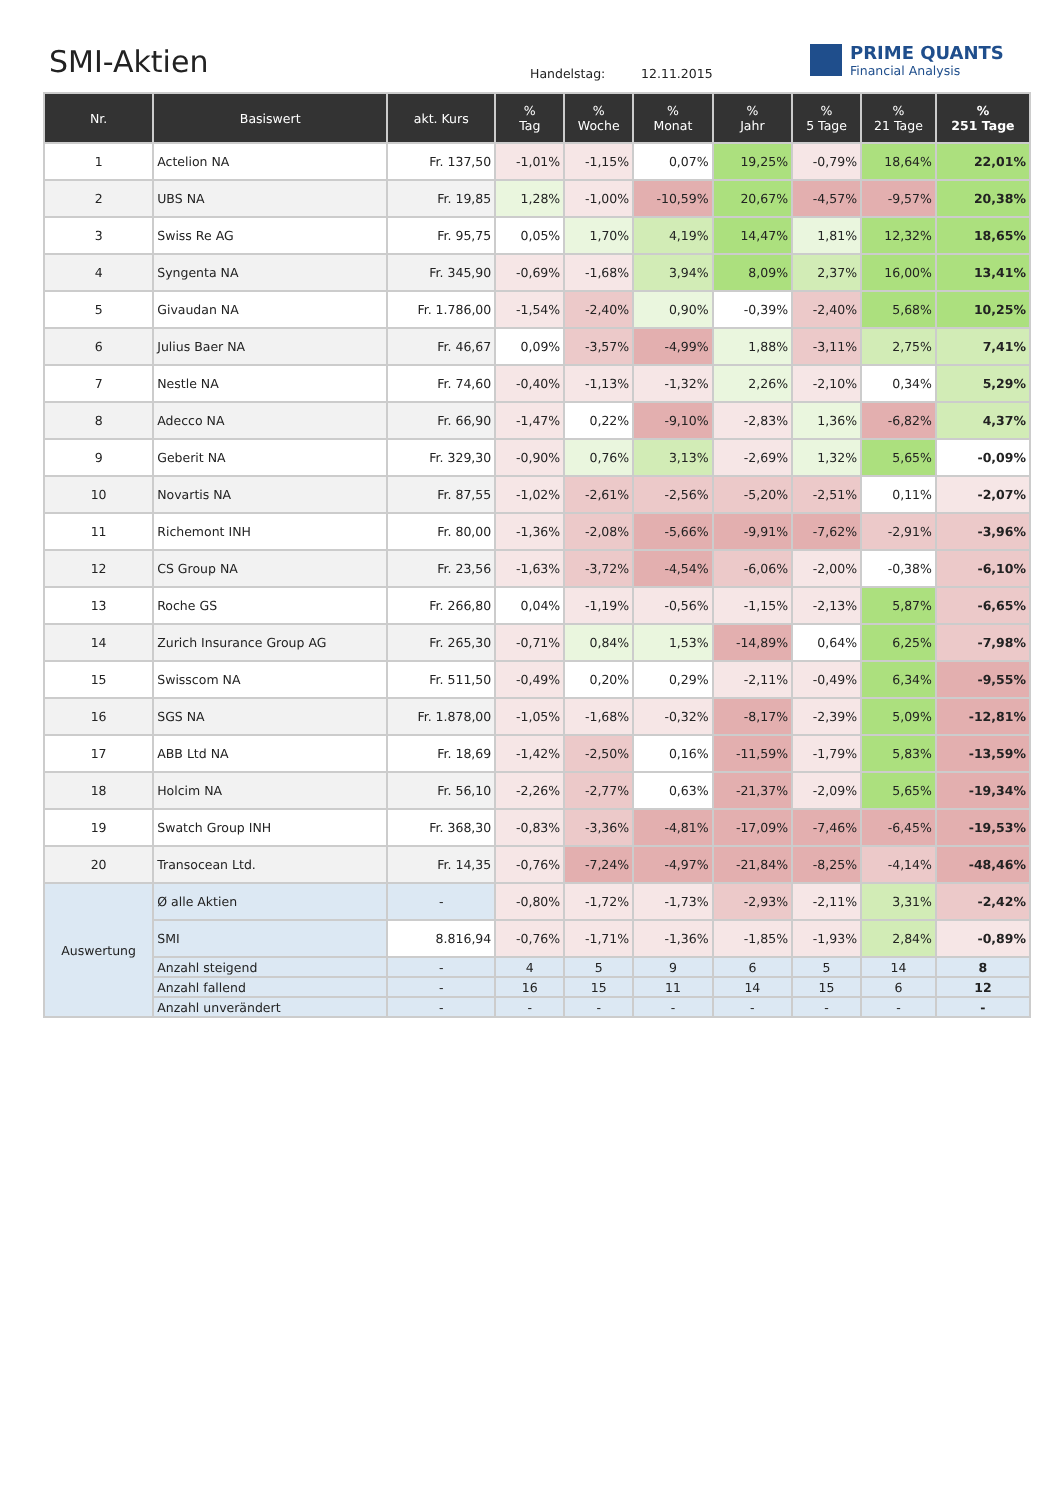SMI-Aktien Handelstag: 12.11.2015
PRIME QUANTS
Financial Analysis
| Nr. | Basiswert | akt. Kurs | % Tag | % Woche | % Monat | % Jahr | % 5 Tage | % 21 Tage | % 251 Tage |
| --- | --- | --- | --- | --- | --- | --- | --- | --- | --- |
| 1 | Actelion NA | Fr. 137,50 | -1,01% | -1,15% | 0,07% | 19,25% | -0,79% | 18,64% | 22,01% |
| 2 | UBS NA | Fr. 19,85 | 1,28% | -1,00% | -10,59% | 20,67% | -4,57% | -9,57% | 20,38% |
| 3 | Swiss Re AG | Fr. 95,75 | 0,05% | 1,70% | 4,19% | 14,47% | 1,81% | 12,32% | 18,65% |
| 4 | Syngenta NA | Fr. 345,90 | -0,69% | -1,68% | 3,94% | 8,09% | 2,37% | 16,00% | 13,41% |
| 5 | Givaudan NA | Fr. 1.786,00 | -1,54% | -2,40% | 0,90% | -0,39% | -2,40% | 5,68% | 10,25% |
| 6 | Julius Baer NA | Fr. 46,67 | 0,09% | -3,57% | -4,99% | 1,88% | -3,11% | 2,75% | 7,41% |
| 7 | Nestle NA | Fr. 74,60 | -0,40% | -1,13% | -1,32% | 2,26% | -2,10% | 0,34% | 5,29% |
| 8 | Adecco NA | Fr. 66,90 | -1,47% | 0,22% | -9,10% | -2,83% | 1,36% | -6,82% | 4,37% |
| 9 | Geberit NA | Fr. 329,30 | -0,90% | 0,76% | 3,13% | -2,69% | 1,32% | 5,65% | -0,09% |
| 10 | Novartis NA | Fr. 87,55 | -1,02% | -2,61% | -2,56% | -5,20% | -2,51% | 0,11% | -2,07% |
| 11 | Richemont INH | Fr. 80,00 | -1,36% | -2,08% | -5,66% | -9,91% | -7,62% | -2,91% | -3,96% |
| 12 | CS Group NA | Fr. 23,56 | -1,63% | -3,72% | -4,54% | -6,06% | -2,00% | -0,38% | -6,10% |
| 13 | Roche GS | Fr. 266,80 | 0,04% | -1,19% | -0,56% | -1,15% | -2,13% | 5,87% | -6,65% |
| 14 | Zurich Insurance Group AG | Fr. 265,30 | -0,71% | 0,84% | 1,53% | -14,89% | 0,64% | 6,25% | -7,98% |
| 15 | Swisscom NA | Fr. 511,50 | -0,49% | 0,20% | 0,29% | -2,11% | -0,49% | 6,34% | -9,55% |
| 16 | SGS NA | Fr. 1.878,00 | -1,05% | -1,68% | -0,32% | -8,17% | -2,39% | 5,09% | -12,81% |
| 17 | ABB Ltd NA | Fr. 18,69 | -1,42% | -2,50% | 0,16% | -11,59% | -1,79% | 5,83% | -13,59% |
| 18 | Holcim NA | Fr. 56,10 | -2,26% | -2,77% | 0,63% | -21,37% | -2,09% | 5,65% | -19,34% |
| 19 | Swatch Group INH | Fr. 368,30 | -0,83% | -3,36% | -4,81% | -17,09% | -7,46% | -6,45% | -19,53% |
| 20 | Transocean Ltd. | Fr. 14,35 | -0,76% | -7,24% | -4,97% | -21,84% | -8,25% | -4,14% | -48,46% |
| Auswertung | Ø alle Aktien | - | -0,80% | -1,72% | -1,73% | -2,93% | -2,11% | 3,31% | -2,42% |
| | SMI | 8.816,94 | -0,76% | -1,71% | -1,36% | -1,85% | -1,93% | 2,84% | -0,89% |
| | Anzahl steigend | - | 4 | 5 | 9 | 6 | 5 | 14 | 8 |
| | Anzahl fallend | - | 16 | 15 | 11 | 14 | 15 | 6 | 12 |
| | Anzahl unverändert | - | - | - | - | - | - | - | - |